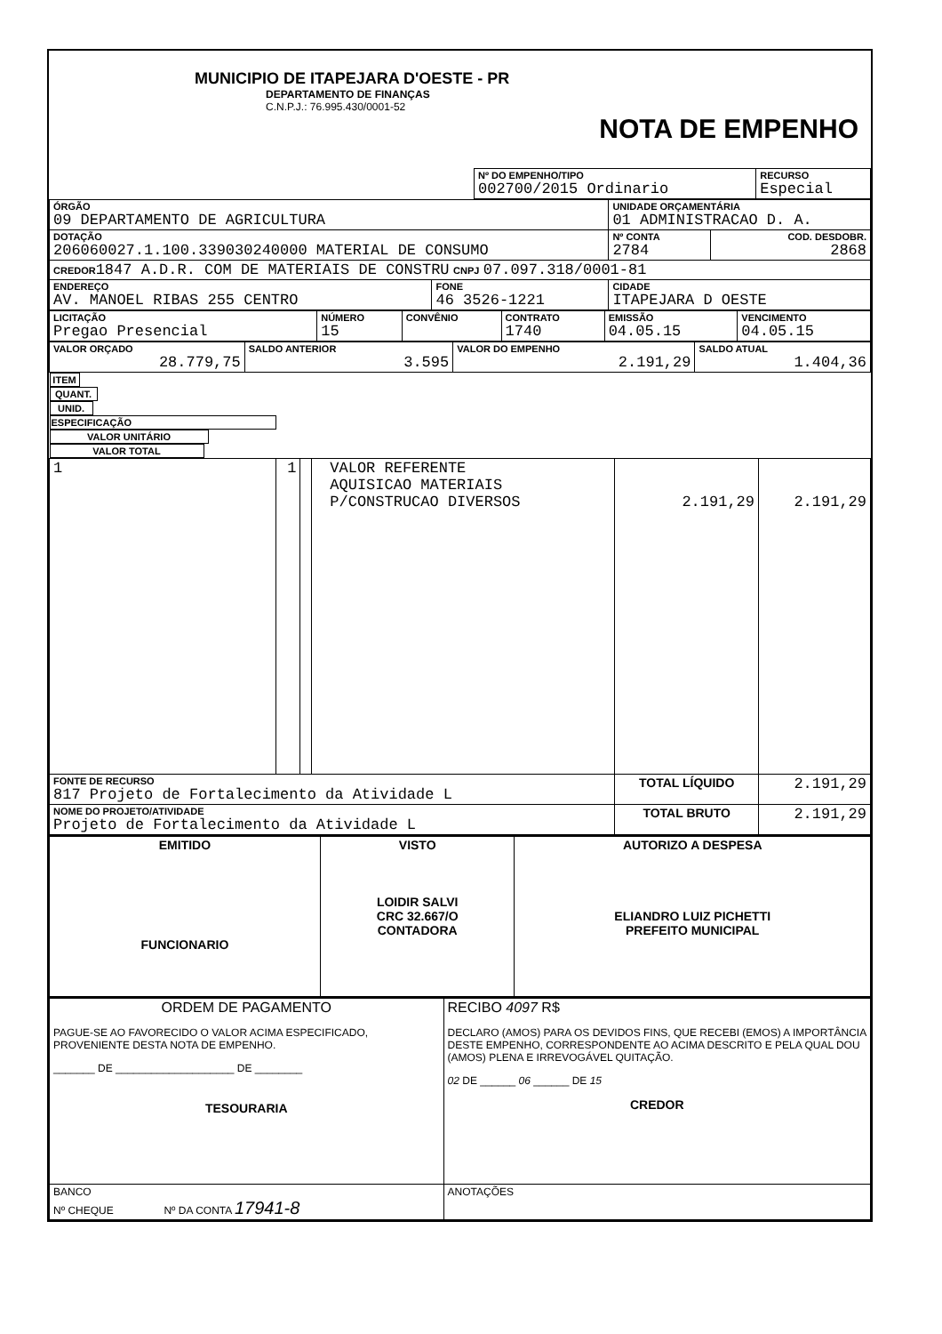| MUNICIPIO DE ITAPEJARA D'OESTE - PR DEPARTAMENTO DE FINANÇAS C.N.P.J.: 76.995.430/0001-52 NOTA DE EMPENHO |
| | Nº DO EMPENHO/TIPO 002700/2015 Ordinario | RECURSO Especial |
| ÓRGÃO 09 DEPARTAMENTO DE AGRICULTURA | | UNIDADE ORÇAMENTÁRIA 01 ADMINISTRACAO D. A. | |
| DOTAÇÃO 206060027.1.100.339030240000 MATERIAL DE CONSUMO | | Nº CONTA 2784 | COD. DESDOBR. 2868 |
| CREDOR 1847 A.D.R. COM DE MATERIAIS DE CONSTRU CNPJ 07.097.318/0001-81 | | | |
| ENDEREÇO AV. MANOEL RIBAS 255 CENTRO | FONE 46 3526-1221 | CIDADE ITAPEJARA D OESTE | |
| LICITAÇÃO Pregao Presencial | NÚMERO 15 | CONVÊNIO | CONTRATO 1740 | EMISSÃO 04.05.15 | VENCIMENTO 04.05.15 |
| VALOR ORÇADO 28.779,75 | SALDO ANTERIOR 3.595 | VALOR DO EMPENHO 2.191,29 | SALDO ATUAL 1.404,36 |
| ITEM | QUANT. | UNID. | ESPECIFICAÇÃO | VALOR UNITÁRIO | VALOR TOTAL |
| --- | --- | --- | --- | --- | --- |
| 1 | 1 | | VALOR REFERENTE AQUISICAO MATERIAIS P/CONSTRUCAO DIVERSOS | 2.191,29 | 2.191,29 |
| FONTE DE RECURSO 817 Projeto de Fortalecimento da Atividade L | | | | TOTAL LÍQUIDO | 2.191,29 |
| NOME DO PROJETO/ATIVIDADE Projeto de Fortalecimento da Atividade L | | | | TOTAL BRUTO | 2.191,29 |
| EMITIDO FUNCIONARIO | VISTO LOIDIR SALVI CRC 32.667/O CONTADORA | AUTORIZO A DESPESA ELIANDRO LUIZ PICHETTI PREFEITO MUNICIPAL |
| ORDEM DE PAGAMENTO PAGUE-SE AO FAVORECIDO O VALOR ACIMA ESPECIFICADO, PROVENIENTE DESTA NOTA DE EMPENHO. _______ DE ____________________ DE ________ TESOURARIA | RECIBO 4097 R$ DECLARO (AMOS) PARA OS DEVIDOS FINS, QUE RECEBI (EMOS) A IMPORTÂNCIA DESTE EMPENHO, CORRESPONDENTE AO ACIMA DESCRITO E PELA QUAL DOU (AMOS) PLENA E IRREVOGÁVEL QUITAÇÃO. 02 DE ______ 06 ______ DE 15 CREDOR |
| BANCO Nº CHEQUE Nº DA CONTA 17941-8 | ANOTAÇÕES |